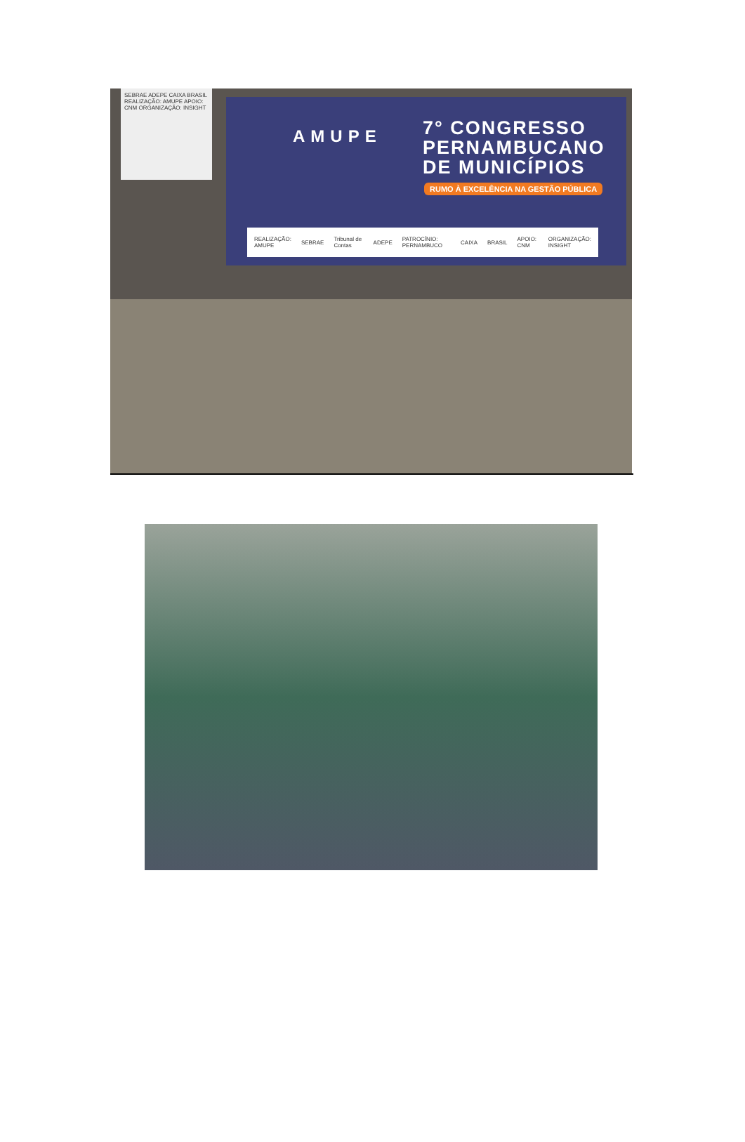SEBRAE ADEPE CAIXA BRASIL REALIZAÇÃO: AMUPE APOIO: CNM ORGANIZAÇÃO: INSIGHT
AMUPE
7° CONGRESSO
PERNAMBUCANO
DE MUNICÍPIOS
RUMO À EXCELÊNCIA NA GESTÃO PÚBLICA
REALIZAÇÃO: AMUPE SEBRAE Tribunal de Contas ADEPE PATROCÍNIO: PERNAMBUCO CAIXA BRASIL APOIO: CNM ORGANIZAÇÃO: INSIGHT